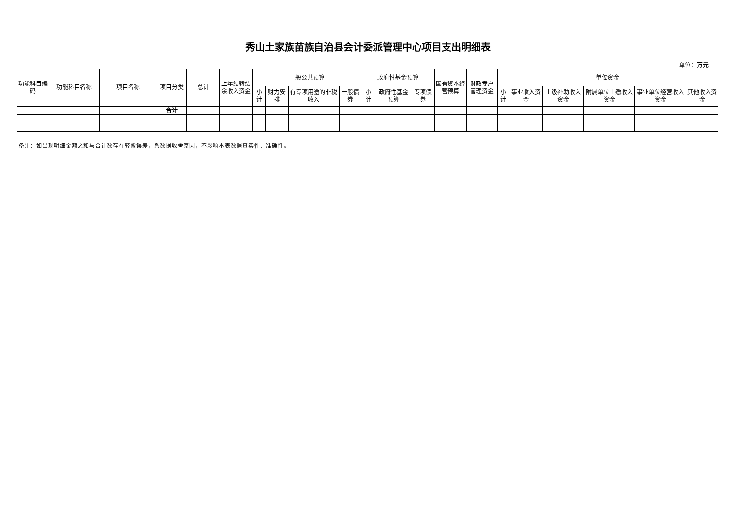秀山土家族苗族自治县会计委派管理中心项目支出明细表
单位：万元
| 功能科目编码 | 功能科目名称 | 项目名称 | 项目分类 | 总计 | 上年结转结余收入资金 | 一般公共预算 | | | | 政府性基金预算 | | | 国有资本经营预算 | 财政专户管理资金 | 单位资金 | | | | | |
| --- | --- | --- | --- | --- | --- | --- | --- | --- | --- | --- | --- | --- | --- | --- | --- | --- | --- | --- | --- | --- |
| | | | | | | 小计 | 财力安排 | 有专项用途的非税收入 | 一般债券 | 小计 | 政府性基金预算 | 专项债券 | | | 小计 | 事业收入资金 | 上级补助收入资金 | 附属单位上缴收入资金 | 事业单位经营收入资金 | 其他收入资金 |
| | | | 合计 | | | | | | | | | | | | | | | | | |
备注：如出现明细金额之和与合计数存在轻微误差，系数据收舍原因，不影响本表数据真实性、准确性。